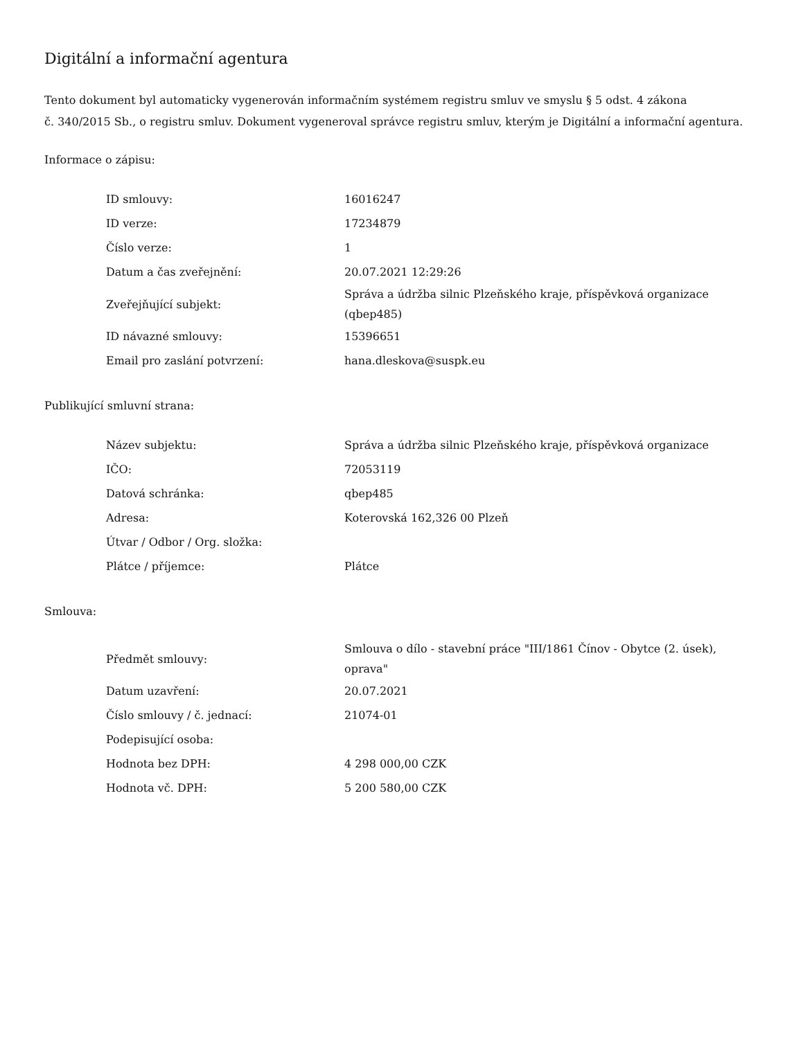Digitální a informační agentura
Tento dokument byl automaticky vygenerován informačním systémem registru smluv ve smyslu § 5 odst. 4 zákona
č. 340/2015 Sb., o registru smluv. Dokument vygeneroval správce registru smluv, kterým je Digitální a informační agentura.
Informace o zápisu:
| ID smlouvy: | 16016247 |
| ID verze: | 17234879 |
| Číslo verze: | 1 |
| Datum a čas zveřejnění: | 20.07.2021 12:29:26 |
| Zveřejňující subjekt: | Správa a údržba silnic Plzeňského kraje, příspěvková organizace (qbep485) |
| ID návazné smlouvy: | 15396651 |
| Email pro zaslání potvrzení: | hana.dleskova@suspk.eu |
Publikující smluvní strana:
| Název subjektu: | Správa a údržba silnic Plzeňského kraje, příspěvková organizace |
| IČO: | 72053119 |
| Datová schránka: | qbep485 |
| Adresa: | Koterovská 162,326 00 Plzeň |
| Útvar / Odbor / Org. složka: | |
| Plátce / příjemce: | Plátce |
Smlouva:
| Předmět smlouvy: | Smlouva o dílo - stavební práce "III/1861 Čínov - Obytce (2. úsek), oprava" |
| Datum uzavření: | 20.07.2021 |
| Číslo smlouvy / č. jednací: | 21074-01 |
| Podepisující osoba: | |
| Hodnota bez DPH: | 4 298 000,00 CZK |
| Hodnota vč. DPH: | 5 200 580,00 CZK |